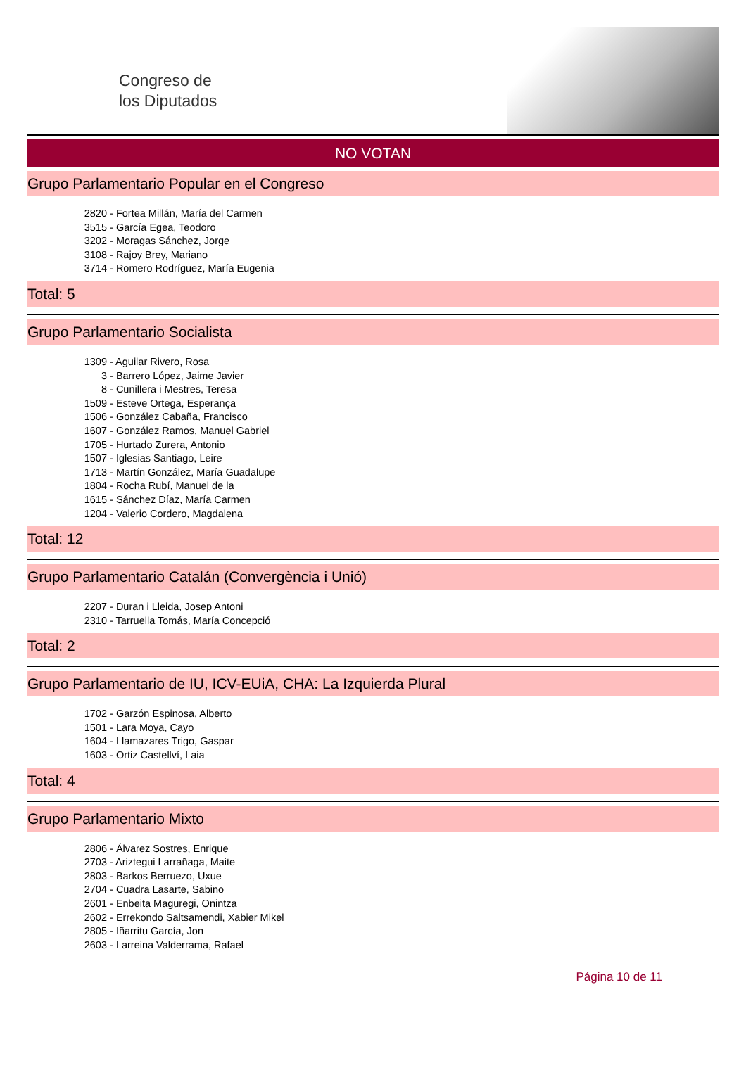Congreso de
los Diputados
NO VOTAN
Grupo Parlamentario Popular en el Congreso
2820 - Fortea Millán, María del Carmen
3515 - García Egea, Teodoro
3202 - Moragas Sánchez, Jorge
3108 - Rajoy Brey, Mariano
3714 - Romero Rodríguez, María Eugenia
Total: 5
Grupo Parlamentario Socialista
1309 - Aguilar Rivero, Rosa
3 - Barrero López, Jaime Javier
8 - Cunillera i Mestres, Teresa
1509 - Esteve Ortega, Esperança
1506 - González Cabaña, Francisco
1607 - González Ramos, Manuel Gabriel
1705 - Hurtado Zurera, Antonio
1507 - Iglesias Santiago, Leire
1713 - Martín González, María Guadalupe
1804 - Rocha Rubí, Manuel de la
1615 - Sánchez Díaz, María Carmen
1204 - Valerio Cordero, Magdalena
Total: 12
Grupo Parlamentario Catalán (Convergència i Unió)
2207 - Duran i Lleida, Josep Antoni
2310 - Tarruella Tomás, María Concepció
Total: 2
Grupo Parlamentario de IU, ICV-EUiA, CHA: La Izquierda Plural
1702 - Garzón Espinosa, Alberto
1501 - Lara Moya, Cayo
1604 - Llamazares Trigo, Gaspar
1603 - Ortiz Castellví, Laia
Total: 4
Grupo Parlamentario Mixto
2806 - Álvarez Sostres, Enrique
2703 - Ariztegui Larrañaga, Maite
2803 - Barkos Berruezo, Uxue
2704 - Cuadra Lasarte, Sabino
2601 - Enbeita Maguregi, Onintza
2602 - Errekondo Saltsamendi, Xabier Mikel
2805 - Iñarritu García, Jon
2603 - Larreina Valderrama, Rafael
Página 10 de 11